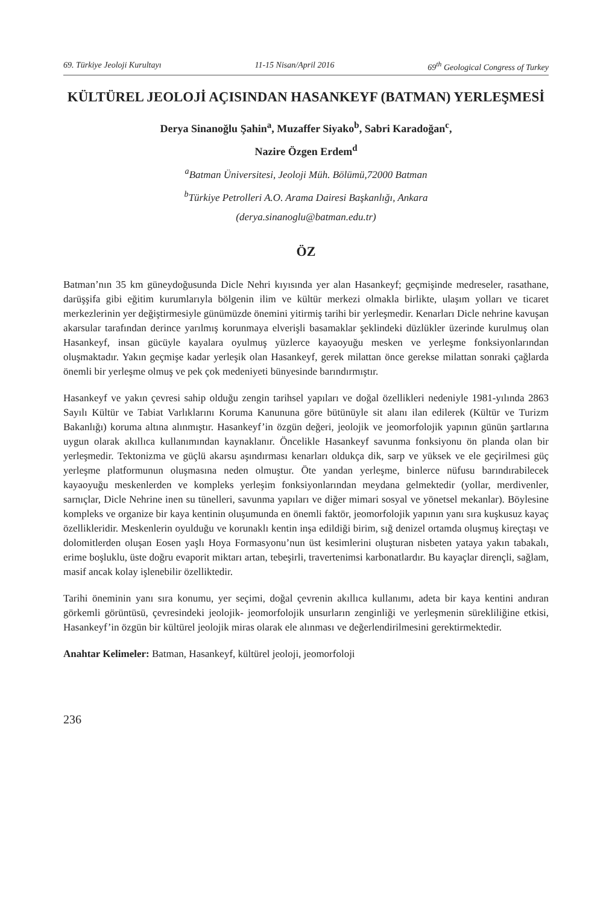69. Türkiye Jeoloji Kurultayı 11-15 Nisan/April 2016 69<sup>th</sup> Geological Congress of Turkey
KÜLTÜREL JEOLOJİ AÇISINDAN HASANKEYF (BATMAN) YERLEŞMESİ
Derya Sinanoğlu Şahin<sup>a</sup>, Muzaffer Siyako<sup>b</sup>, Sabri Karadoğan<sup>c</sup>,
Nazire Özgen Erdem<sup>d</sup>
<sup>a</sup> Batman Üniversitesi, Jeoloji Müh. Bölümü,72000 Batman
<sup>b</sup> Türkiye Petrolleri A.O. Arama Dairesi Başkanlığı, Ankara
(derya.sinanoglu@batman.edu.tr)
ÖZ
Batman’nın 35 km güneydoğusunda Dicle Nehri kıyısında yer alan Hasankeyf; geçmişinde medreseler, rasathane, darüşşifa gibi eğitim kurumlarıyla bölgenin ilim ve kültür merkezi olmakla birlikte, ulaşım yolları ve ticaret merkezlerinin yer değiştirmesiyle günümüzde önemini yitirmiş tarihi bir yerleşmedir. Kenarları Dicle nehrine kavuşan akarsular tarafından derince yarılmış korunmaya elverişli basamaklar şeklindeki düzlükler üzerinde kurulmuş olan Hasankeyf, insan gücüyle kayalara oyulmuş yüzlerce kayaoyuğu mesken ve yerleşme fonksiyonlarından oluşmaktadır. Yakın geçmişe kadar yerleşik olan Hasankeyf, gerek milattan önce gerekse milattan sonraki çağlarda önemli bir yerleşme olmuş ve pek çok medeniyeti bünyesinde barındırmıştır.
Hasankeyf ve yakın çevresi sahip olduğu zengin tarihsel yapıları ve doğal özellikleri nedeniyle 1981-yılında 2863 Sayılı Kültür ve Tabiat Varlıklarını Koruma Kanununa göre bütünüyle sit alanı ilan edilerek (Kültür ve Turizm Bakanlığı) koruma altına alınmıştır. Hasankeyf’in özgün değeri, jeolojik ve jeomorfolojik yapının günün şartlarına uygun olarak akıllıca kullanımından kaynaklanır. Öncelikle Hasankeyf savunma fonksiyonu ön planda olan bir yerleşmedir. Tektonizma ve güçlü akarsu aşındırması kenarları oldukça dik, sarp ve yüksek ve ele geçirilmesi güç yerleşme platformunun oluşmasına neden olmuştur. Öte yandan yerleşme, binlerce nüfusu barındırabilecek kayaoyuğu meskenlerden ve kompleks yerleşim fonksiyonlarından meydana gelmektedir (yollar, merdivenler, sarnıçlar, Dicle Nehrine inen su tünelleri, savunma yapıları ve diğer mimari sosyal ve yönetsel mekanlar). Böylesine kompleks ve organize bir kaya kentinin oluşumunda en önemli faktör, jeomorfolojik yapının yanı sıra kuşkusuz kayaç özellikleridir. Meskenlerin oyulduğu ve korunaklı kentin inşa edildiği birim, sığ denizel ortamda oluşmuş kireçtaşı ve dolomitlerden oluşan Eosen yaşlı Hoya Formasyonu’nun üst kesimlerini oluşturan nisbeten yataya yakın tabakalı, erime boşluklu, üste doğru evaporit miktarı artan, tebeşirli, travertenimsi karbonatlardır. Bu kayaçlar dirençli, sağlam, masif ancak kolay işlenebilir özelliktedir.
Tarihi öneminin yanı sıra konumu, yer seçimi, doğal çevrenin akıllıca kullanımı, adeta bir kaya kentini andıran görkemli görüntüsü, çevresindeki jeolojik- jeomorfolojik unsurların zenginliği ve yerleşmenin sürekliliğine etkisi, Hasankeyf’in özgün bir kültürel jeolojik miras olarak ele alınması ve değerlendirilmesini gerektirmektedir.
Anahtar Kelimeler: Batman, Hasankeyf, kültürel jeoloji, jeomorfoloji
236